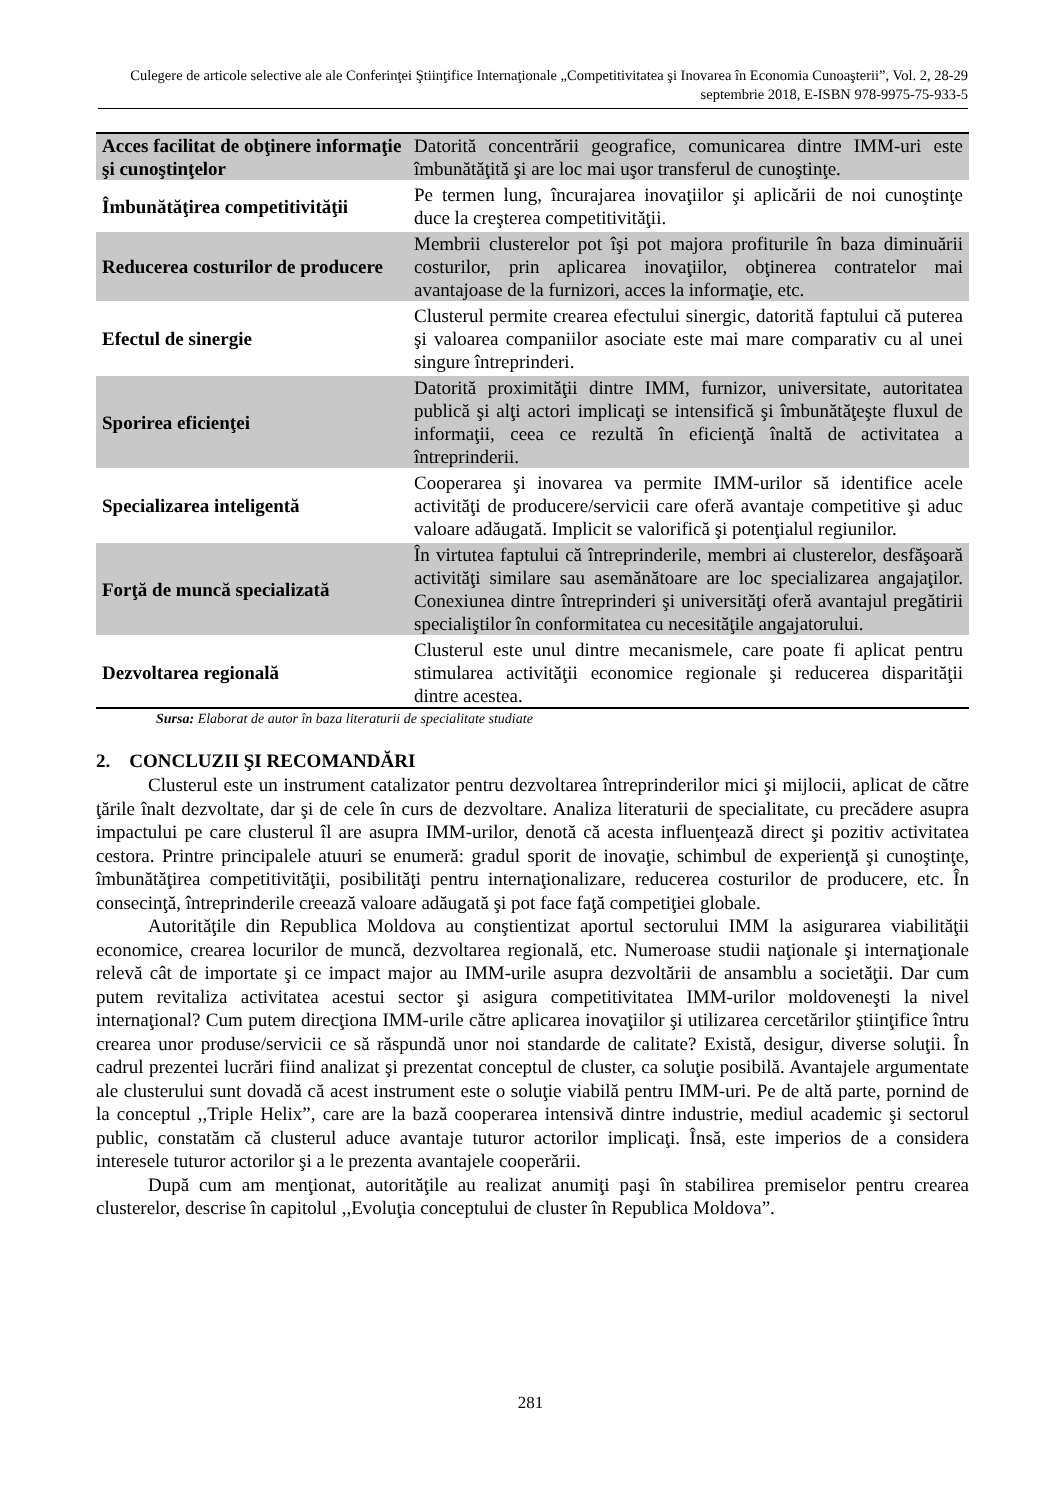Culegere de articole selective ale ale Conferinţei Ştiinţifice Internaţionale „Competitivitatea şi Inovarea în Economia Cunoaşterii”, Vol. 2, 28-29 septembrie 2018, E-ISBN 978-9975-75-933-5
| Acces facilitat de obţinere informaţie şi cunoştinţelor | Datorită concentrării geografice, comunicarea dintre IMM-uri este îmbunătăţită şi are loc mai uşor transferul de cunoştinţe. |
| Îmbunătăţirea competitivităţii | Pe termen lung, încurajarea inovaţiilor şi aplicării de noi cunoştinţe duce la creşterea competitivităţii. |
| Reducerea costurilor de producere | Membrii clusterelor pot îşi pot majora profiturile în baza diminuării costurilor, prin aplicarea inovaţiilor, obţinerea contratelor mai avantajoase de la furnizori, acces la informaţie, etc. |
| Efectul de sinergie | Clusterul permite crearea efectului sinergic, datorită faptului că puterea şi valoarea companiilor asociate este mai mare comparativ cu al unei singure întreprinderi. |
| Sporirea eficienţei | Datorită proximităţii dintre IMM, furnizor, universitate, autoritatea publică şi alţi actori implicaţi se intensifică şi îmbunătăţeşte fluxul de informaţii, ceea ce rezultă în eficienţă înaltă de activitatea a întreprinderii. |
| Specializarea inteligentă | Cooperarea şi inovarea va permite IMM-urilor să identifice acele activităţi de producere/servicii care oferă avantaje competitive şi aduc valoare adăugată. Implicit se valorifică şi potenţialul regiunilor. |
| Forţă de muncă specializată | În virtutea faptului că întreprinderile, membri ai clusterelor, desfăşoară activităţi similare sau asemănătoare are loc specializarea angajaţilor. Conexiunea dintre întreprinderi şi universităţi oferă avantajul pregătirii specialiştilor în conformitatea cu necesităţile angajatorului. |
| Dezvoltarea regională | Clusterul este unul dintre mecanismele, care poate fi aplicat pentru stimularea activităţii economice regionale şi reducerea disparităţii dintre acestea. |
Sursa: Elaborat de autor în baza literaturii de specialitate studiate
2. CONCLUZII ŞI RECOMANDĂRI
Clusterul este un instrument catalizator pentru dezvoltarea întreprinderilor mici şi mijlocii, aplicat de către ţările înalt dezvoltate, dar şi de cele în curs de dezvoltare. Analiza literaturii de specialitate, cu precădere asupra impactului pe care clusterul îl are asupra IMM-urilor, denotă că acesta influenţează direct şi pozitiv activitatea cestora. Printre principalele atuuri se enumeră: gradul sporit de inovaţie, schimbul de experienţă şi cunoştinţe, îmbunătăţirea competitivităţii, posibilităţi pentru internaţionalizare, reducerea costurilor de producere, etc. În consecinţă, întreprinderile creează valoare adăugată şi pot face faţă competiţiei globale.
Autorităţile din Republica Moldova au conştientizat aportul sectorului IMM la asigurarea viabilităţii economice, crearea locurilor de muncă, dezvoltarea regională, etc. Numeroase studii naţionale şi internaţionale relevă cât de importate şi ce impact major au IMM-urile asupra dezvoltării de ansamblu a societăţii. Dar cum putem revitaliza activitatea acestui sector şi asigura competitivitatea IMM-urilor moldoveneşti la nivel internaţional? Cum putem direcţiona IMM-urile către aplicarea inovaţiilor şi utilizarea cercetărilor ştiinţifice întru crearea unor produse/servicii ce să răspundă unor noi standarde de calitate? Există, desigur, diverse soluţii. În cadrul prezentei lucrări fiind analizat şi prezentat conceptul de cluster, ca soluţie posibilă. Avantajele argumentate ale clusterului sunt dovadă că acest instrument este o soluţie viabilă pentru IMM-uri. Pe de altă parte, pornind de la conceptul ,,Triple Helix”, care are la bază cooperarea intensivă dintre industrie, mediul academic şi sectorul public, constatăm că clusterul aduce avantaje tuturor actorilor implicaţi. Însă, este imperios de a considera interesele tuturor actorilor şi a le prezenta avantajele cooperării.
După cum am menţionat, autorităţile au realizat anumiţi paşi în stabilirea premiselor pentru crearea clusterelor, descrise în capitolul ,,Evoluţia conceptului de cluster în Republica Moldova”.
281